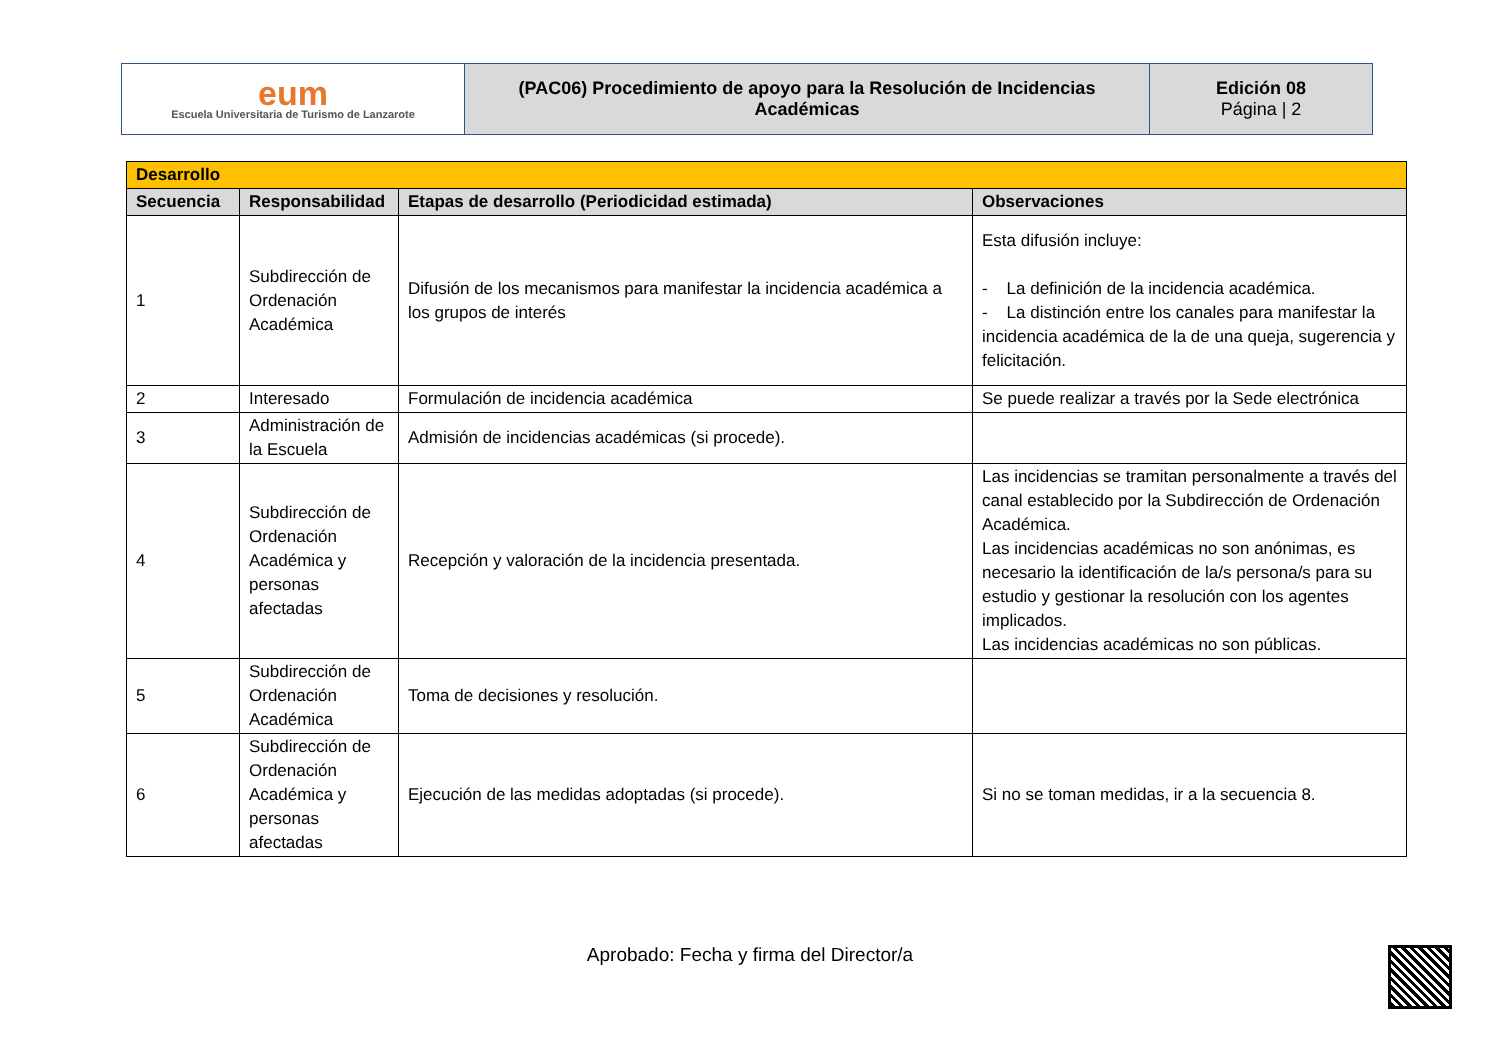| eum Escuela Universitaria de Turismo de Lanzarote | (PAC06) Procedimiento de apoyo para la Resolución de Incidencias Académicas | Edición 08 Página / 2 |
| Desarrollo | | | |
| Secuencia | Responsabilidad | Etapas de desarrollo (Periodicidad estimada) | Observaciones |
| 1 | Subdirección de Ordenación Académica | Difusión de los mecanismos para manifestar la incidencia académica a los grupos de interés | Esta difusión incluye: - La definición de la incidencia académica. - La distinción entre los canales para manifestar la incidencia académica de la de una queja, sugerencia y felicitación. |
| 2 | Interesado | Formulación de incidencia académica | Se puede realizar a través por la Sede electrónica |
| 3 | Administración de la Escuela | Admisión de incidencias académicas (si procede). | |
| 4 | Subdirección de Ordenación Académica y personas afectadas | Recepción y valoración de la incidencia presentada. | Las incidencias se tramitan personalmente a través del canal establecido por la Subdirección de Ordenación Académica. Las incidencias académicas no son anónimas, es necesario la identificación de la/s persona/s para su estudio y gestionar la resolución con los agentes implicados. Las incidencias académicas no son públicas. |
| 5 | Subdirección de Ordenación Académica | Toma de decisiones y resolución. | |
| 6 | Subdirección de Ordenación Académica y personas afectadas | Ejecución de las medidas adoptadas (si procede). | Si no se toman medidas, ir a la secuencia 8. |
Aprobado: Fecha y firma del Director/a